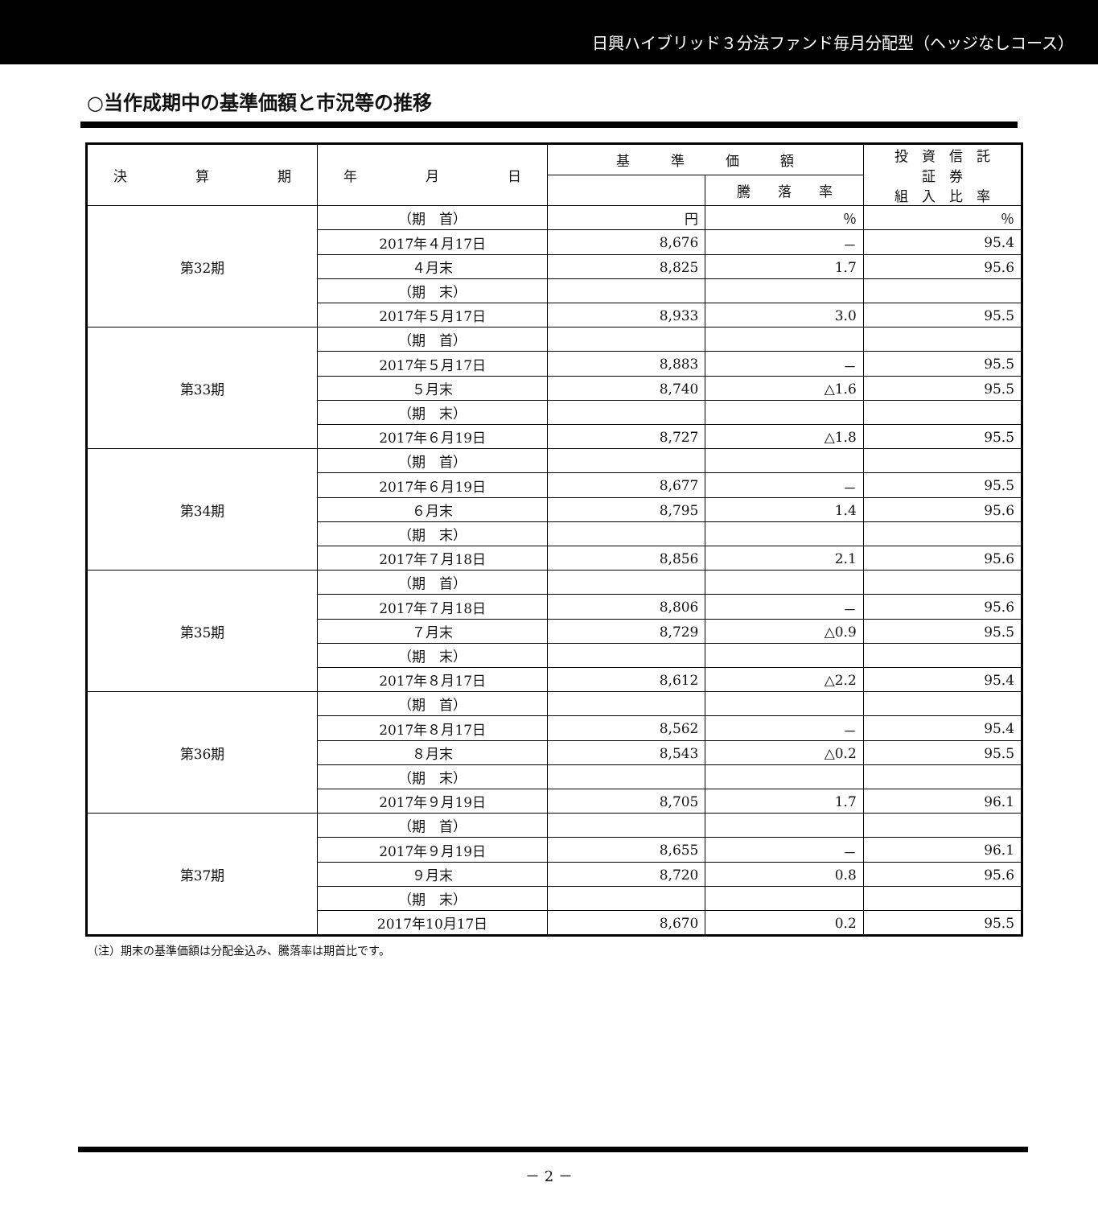日興ハイブリッド３分法ファンド毎月分配型（ヘッジなしコース）
○当作成期中の基準価額と市況等の推移
| 決 算 期 | 年 月 日 | 基 準 価 額 | | 投 資 信 託 証 券 組 入 比 率 |
| --- | --- | --- | --- | --- |
| | | | 騰 落 率 | |
| 第32期 | （期 首） | 円 | ％ | ％ |
| | 2017年４月17日 | 8,676 | － | 95.4 |
| | ４月末 | 8,825 | 1.7 | 95.6 |
| | （期 末） | | | |
| | 2017年５月17日 | 8,933 | 3.0 | 95.5 |
| 第33期 | （期 首） | | | |
| | 2017年５月17日 | 8,883 | － | 95.5 |
| | ５月末 | 8,740 | △1.6 | 95.5 |
| | （期 末） | | | |
| | 2017年６月19日 | 8,727 | △1.8 | 95.5 |
| 第34期 | （期 首） | | | |
| | 2017年６月19日 | 8,677 | － | 95.5 |
| | ６月末 | 8,795 | 1.4 | 95.6 |
| | （期 末） | | | |
| | 2017年７月18日 | 8,856 | 2.1 | 95.6 |
| 第35期 | （期 首） | | | |
| | 2017年７月18日 | 8,806 | － | 95.6 |
| | ７月末 | 8,729 | △0.9 | 95.5 |
| | （期 末） | | | |
| | 2017年８月17日 | 8,612 | △2.2 | 95.4 |
| 第36期 | （期 首） | | | |
| | 2017年８月17日 | 8,562 | － | 95.4 |
| | ８月末 | 8,543 | △0.2 | 95.5 |
| | （期 末） | | | |
| | 2017年９月19日 | 8,705 | 1.7 | 96.1 |
| 第37期 | （期 首） | | | |
| | 2017年９月19日 | 8,655 | － | 96.1 |
| | ９月末 | 8,720 | 0.8 | 95.6 |
| | （期 末） | | | |
| | 2017年10月17日 | 8,670 | 0.2 | 95.5 |
（注）期末の基準価額は分配金込み、騰落率は期首比です。
－ 2 －